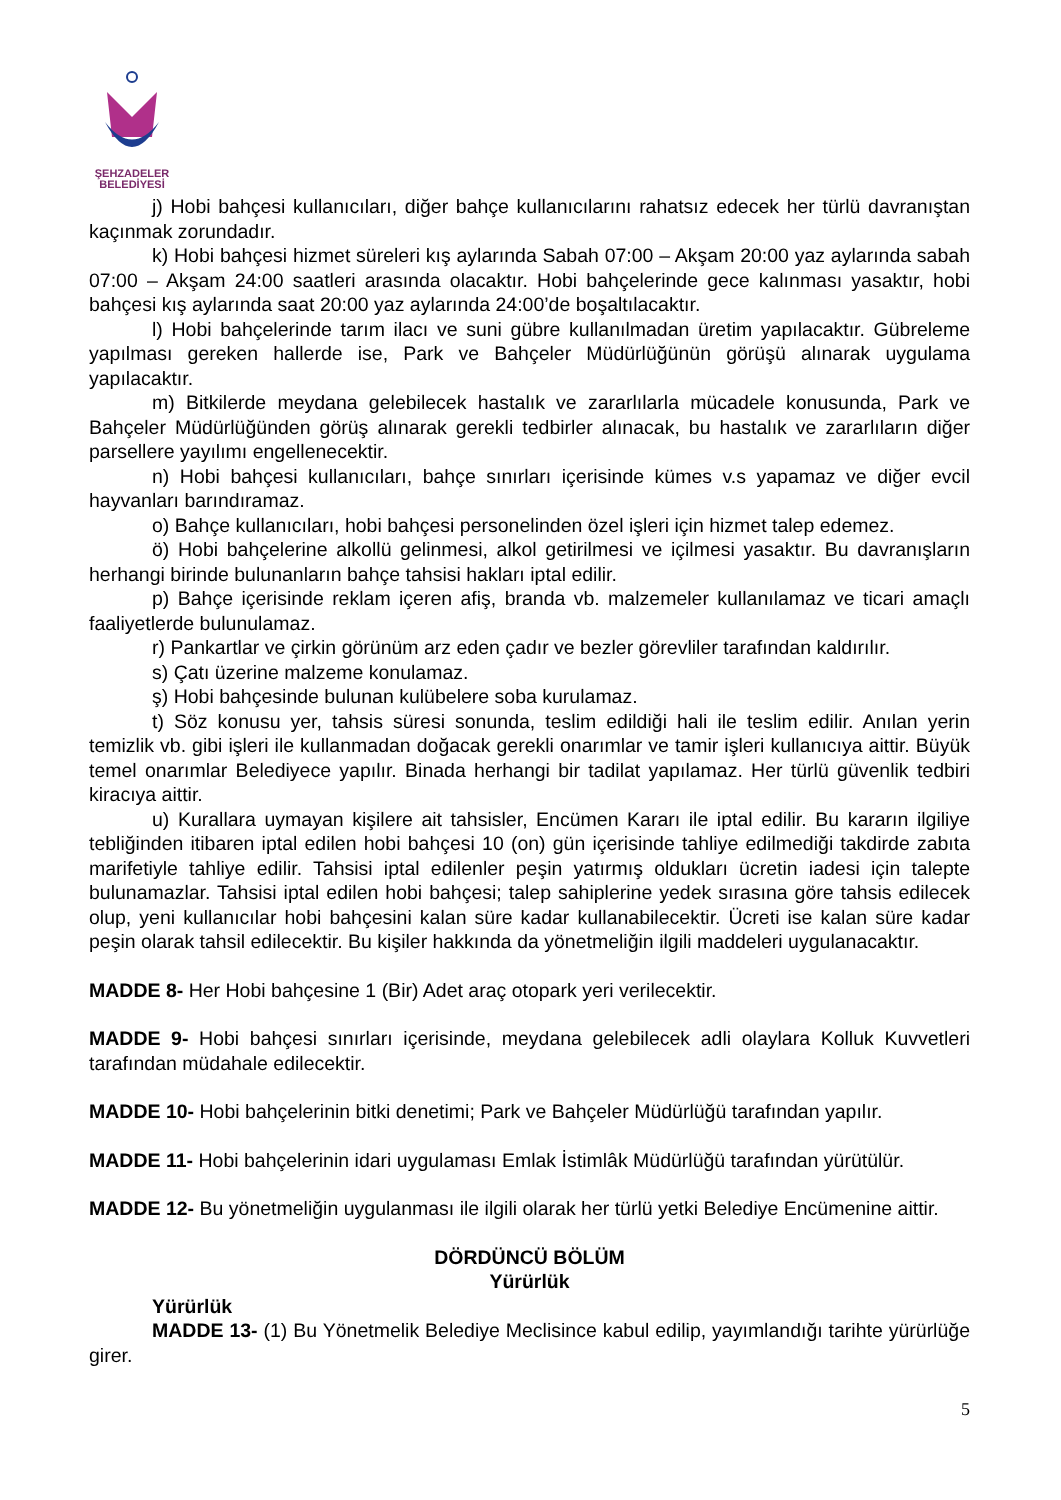ŞEHZADELER
BELEDİYESİ
j) Hobi bahçesi kullanıcıları, diğer bahçe kullanıcılarını rahatsız edecek her türlü davranıştan kaçınmak zorundadır.
k) Hobi bahçesi hizmet süreleri kış aylarında Sabah 07:00 – Akşam 20:00 yaz aylarında sabah 07:00 – Akşam 24:00 saatleri arasında olacaktır. Hobi bahçelerinde gece kalınması yasaktır, hobi bahçesi kış aylarında saat 20:00 yaz aylarında 24:00’de boşaltılacaktır.
l) Hobi bahçelerinde tarım ilacı ve suni gübre kullanılmadan üretim yapılacaktır. Gübreleme yapılması gereken hallerde ise, Park ve Bahçeler Müdürlüğünün görüşü alınarak uygulama yapılacaktır.
m) Bitkilerde meydana gelebilecek hastalık ve zararlılarla mücadele konusunda, Park ve Bahçeler Müdürlüğünden görüş alınarak gerekli tedbirler alınacak, bu hastalık ve zararlıların diğer parsellere yayılımı engellenecektir.
n) Hobi bahçesi kullanıcıları, bahçe sınırları içerisinde kümes v.s yapamaz ve diğer evcil hayvanları barındıramaz.
o) Bahçe kullanıcıları, hobi bahçesi personelinden özel işleri için hizmet talep edemez.
ö) Hobi bahçelerine alkollü gelinmesi, alkol getirilmesi ve içilmesi yasaktır. Bu davranışların herhangi birinde bulunanların bahçe tahsisi hakları iptal edilir.
p) Bahçe içerisinde reklam içeren afiş, branda vb. malzemeler kullanılamaz ve ticari amaçlı faaliyetlerde bulunulamaz.
r) Pankartlar ve çirkin görünüm arz eden çadır ve bezler görevliler tarafından kaldırılır.
s) Çatı üzerine malzeme konulamaz.
ş) Hobi bahçesinde bulunan kulübelere soba kurulamaz.
t) Söz konusu yer, tahsis süresi sonunda, teslim edildiği hali ile teslim edilir. Anılan yerin temizlik vb. gibi işleri ile kullanmadan doğacak gerekli onarımlar ve tamir işleri kullanıcıya aittir. Büyük temel onarımlar Belediyece yapılır. Binada herhangi bir tadilat yapılamaz. Her türlü güvenlik tedbiri kiracıya aittir.
u) Kurallara uymayan kişilere ait tahsisler, Encümen Kararı ile iptal edilir. Bu kararın ilgiliye tebliğinden itibaren iptal edilen hobi bahçesi 10 (on) gün içerisinde tahliye edilmediği takdirde zabıta marifetiyle tahliye edilir. Tahsisi iptal edilenler peşin yatırmış oldukları ücretin iadesi için talepte bulunamazlar. Tahsisi iptal edilen hobi bahçesi; talep sahiplerine yedek sırasına göre tahsis edilecek olup, yeni kullanıcılar hobi bahçesini kalan süre kadar kullanabilecektir. Ücreti ise kalan süre kadar peşin olarak tahsil edilecektir. Bu kişiler hakkında da yönetmeliğin ilgili maddeleri uygulanacaktır.
MADDE 8- Her Hobi bahçesine 1 (Bir) Adet araç otopark yeri verilecektir.
MADDE 9- Hobi bahçesi sınırları içerisinde, meydana gelebilecek adli olaylara Kolluk Kuvvetleri tarafından müdahale edilecektir.
MADDE 10- Hobi bahçelerinin bitki denetimi; Park ve Bahçeler Müdürlüğü tarafından yapılır.
MADDE 11- Hobi bahçelerinin idari uygulaması Emlak İstimlâk Müdürlüğü tarafından yürütülür.
MADDE 12- Bu yönetmeliğin uygulanması ile ilgili olarak her türlü yetki Belediye Encümenine aittir.
DÖRDÜNCÜ BÖLÜM
Yürürlük
Yürürlük
MADDE 13- (1) Bu Yönetmelik Belediye Meclisince kabul edilip, yayımlandığı tarihte yürürlüğe girer.
5